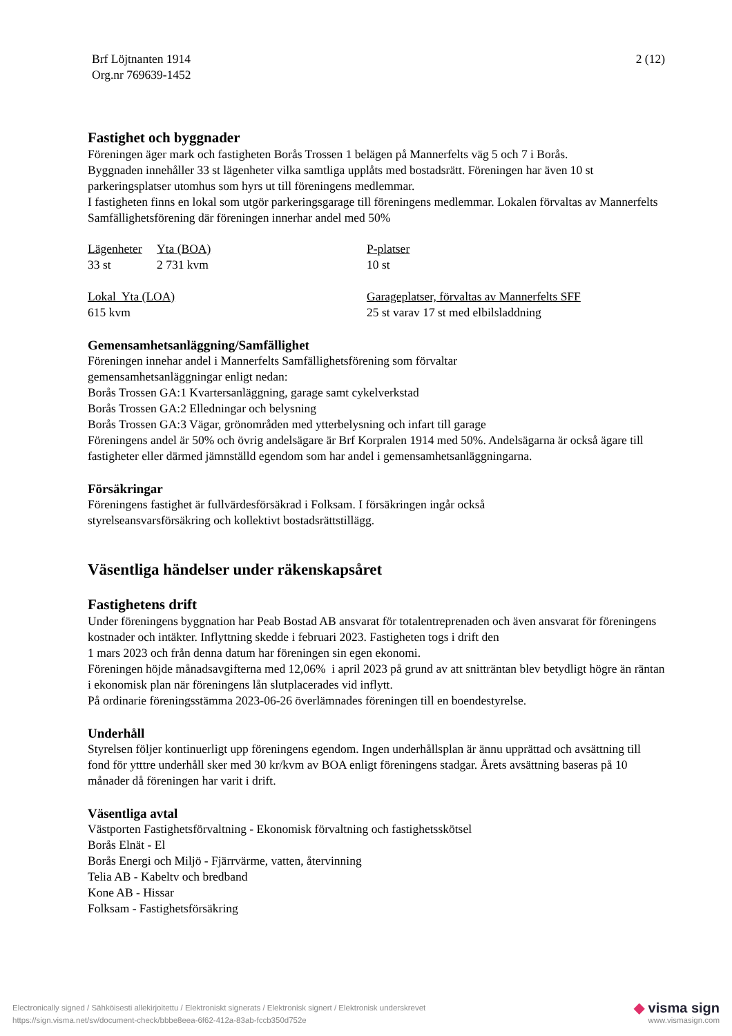Brf Löjtnanten 1914
Org.nr 769639-1452
2 (12)
Fastighet och byggnader
Föreningen äger mark och fastigheten Borås Trossen 1 belägen på Mannerfelts väg 5 och 7 i Borås.
Byggnaden innehåller 33 st lägenheter vilka samtliga upplåts med bostadsrätt. Föreningen har även 10 st parkeringsplatser utomhus som hyrs ut till föreningens medlemmar.
I fastigheten finns en lokal som utgör parkeringsgarage till föreningens medlemmar. Lokalen förvaltas av Mannerfelts Samfällighetsförening där föreningen innerhar andel med 50%
| Lägenheter | Yta (BOA) | P-platser |
| 33 st | 2 731 kvm | 10 st |
| Lokal Yta (LOA) | | Garageplatser, förvaltas av Mannerfelts SFF |
| 615 kvm | | 25 st varav 17 st med elbilsladdning |
Gemensamhetsanläggning/Samfällighet
Föreningen innehar andel i Mannerfelts Samfällighetsförening som förvaltar
gemensamhetsanläggningar enligt nedan:
Borås Trossen GA:1 Kvartersanläggning, garage samt cykelverkstad
Borås Trossen GA:2 Elledningar och belysning
Borås Trossen GA:3 Vägar, grönområden med ytterbelysning och infart till garage
Föreningens andel är 50% och övrig andelsägare är Brf Korpralen 1914 med 50%. Andelsägarna är också ägare till fastigheter eller därmed jämnställd egendom som har andel i gemensamhetsanläggningarna.
Försäkringar
Föreningens fastighet är fullvärdesförsäkrad i Folksam. I försäkringen ingår också
styrelseansvarsförsäkring och kollektivt bostadsrättstillägg.
Väsentliga händelser under räkenskapsåret
Fastighetens drift
Under föreningens byggnation har Peab Bostad AB ansvarat för totalentreprenaden och även ansvarat för föreningens kostnader och intäkter. Inflyttning skedde i februari 2023. Fastigheten togs i drift den
1 mars 2023 och från denna datum har föreningen sin egen ekonomi.
Föreningen höjde månadsavgifterna med 12,06% i april 2023 på grund av att snitträntan blev betydligt högre än räntan i ekonomisk plan när föreningens lån slutplacerades vid inflytt.
På ordinarie föreningsstämma 2023-06-26 överlämnades föreningen till en boendestyrelse.
Underhåll
Styrelsen följer kontinuerligt upp föreningens egendom. Ingen underhållsplan är ännu upprättad och avsättning till fond för ytttre underhåll sker med 30 kr/kvm av BOA enligt föreningens stadgar. Årets avsättning baseras på 10 månader då föreningen har varit i drift.
Väsentliga avtal
Västporten Fastighetsförvaltning - Ekonomisk förvaltning och fastighetsskötsel
Borås Elnät - El
Borås Energi och Miljö - Fjärrvärme, vatten, återvinning
Telia AB - Kabeltv och bredband
Kone AB - Hissar
Folksam - Fastighetsförsäkring
Electronically signed / Sähköisesti allekirjoitettu / Elektroniskt signerats / Elektronisk signert / Elektronisk underskrevet
https://sign.visma.net/sv/document-check/bbbe8eea-6f62-412a-83ab-fccb350d752e
◆ visma sign
www.vismasign.com